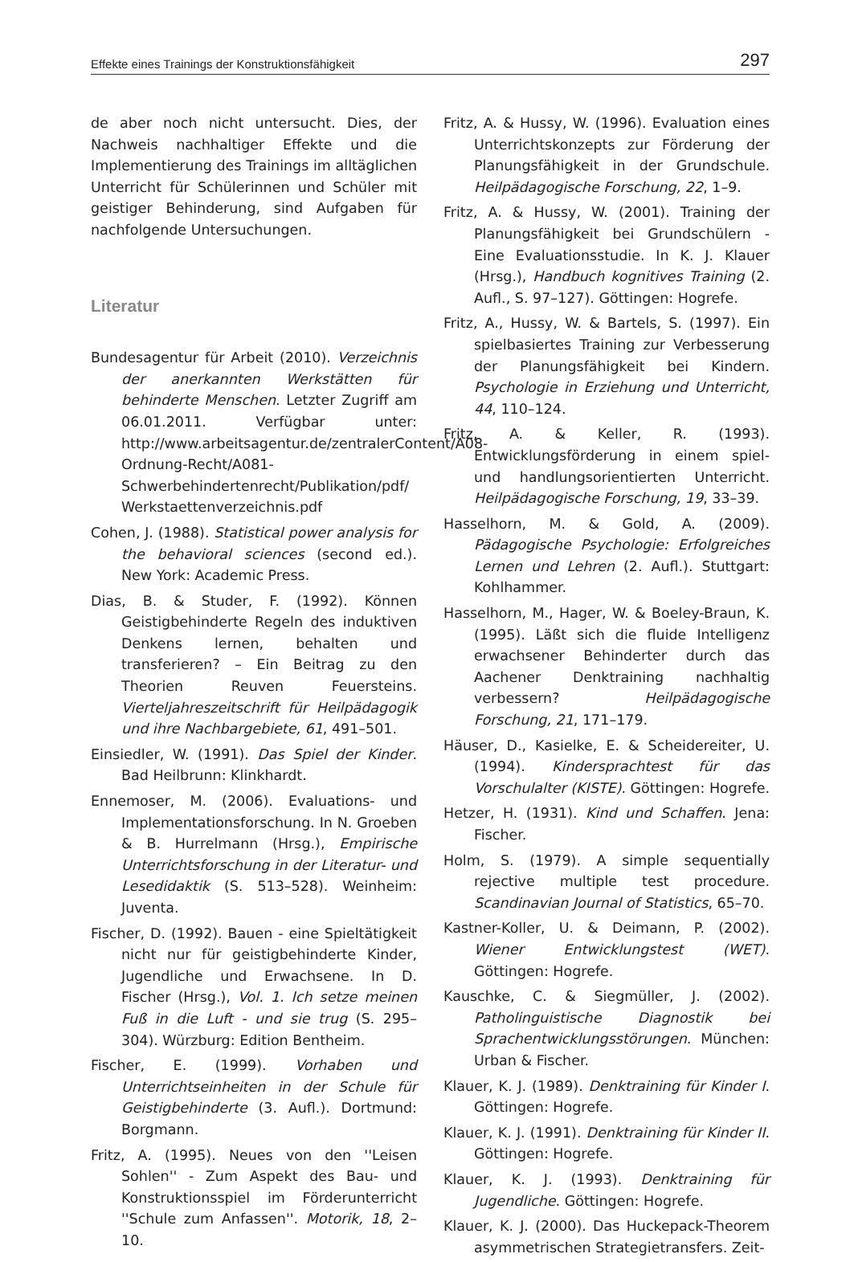Effekte eines Trainings der Konstruktionsfähigkeit 297
de aber noch nicht untersucht. Dies, der Nachweis nachhaltiger Effekte und die Implementierung des Trainings im alltäglichen Unterricht für Schülerinnen und Schüler mit geistiger Behinderung, sind Aufgaben für nachfolgende Untersuchungen.
Literatur
Bundesagentur für Arbeit (2010). Verzeichnis der anerkannten Werkstätten für behinderte Menschen. Letzter Zugriff am 06.01.2011. Verfügbar unter: http://www.arbeitsagentur.de/zentralerContent/A08-Ordnung-Recht/A081-Schwerbehindertenrecht/Publikation/pdf/ Werkstaettenverzeichnis.pdf
Cohen, J. (1988). Statistical power analysis for the behavioral sciences (second ed.). New York: Academic Press.
Dias, B. & Studer, F. (1992). Können Geistigbehinderte Regeln des induktiven Denkens lernen, behalten und transferieren? – Ein Beitrag zu den Theorien Reuven Feuersteins. Vierteljahreszeitschrift für Heilpädagogik und ihre Nachbargebiete, 61, 491–501.
Einsiedler, W. (1991). Das Spiel der Kinder. Bad Heilbrunn: Klinkhardt.
Ennemoser, M. (2006). Evaluations- und Implementationsforschung. In N. Groeben & B. Hurrelmann (Hrsg.), Empirische Unterrichtsforschung in der Literatur- und Lesedidaktik (S. 513–528). Weinheim: Juventa.
Fischer, D. (1992). Bauen - eine Spieltätigkeit nicht nur für geistigbehinderte Kinder, Jugendliche und Erwachsene. In D. Fischer (Hrsg.), Vol. 1. Ich setze meinen Fuß in die Luft - und sie trug (S. 295–304). Würzburg: Edition Bentheim.
Fischer, E. (1999). Vorhaben und Unterrichtseinheiten in der Schule für Geistigbehinderte (3. Aufl.). Dortmund: Borgmann.
Fritz, A. (1995). Neues von den ''Leisen Sohlen'' - Zum Aspekt des Bau- und Konstruktionsspiel im Förderunterricht ''Schule zum Anfassen''. Motorik, 18, 2–10.
Fritz, A. & Hussy, W. (1996). Evaluation eines Unterrichtskonzepts zur Förderung der Planungsfähigkeit in der Grundschule. Heilpädagogische Forschung, 22, 1–9.
Fritz, A. & Hussy, W. (2001). Training der Planungsfähigkeit bei Grundschülern - Eine Evaluationsstudie. In K. J. Klauer (Hrsg.), Handbuch kognitives Training (2. Aufl., S. 97–127). Göttingen: Hogrefe.
Fritz, A., Hussy, W. & Bartels, S. (1997). Ein spielbasiertes Training zur Verbesserung der Planungsfähigkeit bei Kindern. Psychologie in Erziehung und Unterricht, 44, 110–124.
Fritz, A. & Keller, R. (1993). Entwicklungsförderung in einem spiel- und handlungsorientierten Unterricht. Heilpädagogische Forschung, 19, 33–39.
Hasselhorn, M. & Gold, A. (2009). Pädagogische Psychologie: Erfolgreiches Lernen und Lehren (2. Aufl.). Stuttgart: Kohlhammer.
Hasselhorn, M., Hager, W. & Boeley-Braun, K. (1995). Läßt sich die fluide Intelligenz erwachsener Behinderter durch das Aachener Denktraining nachhaltig verbessern? Heilpädagogische Forschung, 21, 171–179.
Häuser, D., Kasielke, E. & Scheidereiter, U. (1994). Kindersprachtest für das Vorschulalter (KISTE). Göttingen: Hogrefe.
Hetzer, H. (1931). Kind und Schaffen. Jena: Fischer.
Holm, S. (1979). A simple sequentially rejective multiple test procedure. Scandinavian Journal of Statistics, 65–70.
Kastner-Koller, U. & Deimann, P. (2002). Wiener Entwicklungstest (WET). Göttingen: Hogrefe.
Kauschke, C. & Siegmüller, J. (2002). Patholinguistische Diagnostik bei Sprachentwicklungsstörungen. München: Urban & Fischer.
Klauer, K. J. (1989). Denktraining für Kinder I. Göttingen: Hogrefe.
Klauer, K. J. (1991). Denktraining für Kinder II. Göttingen: Hogrefe.
Klauer, K. J. (1993). Denktraining für Jugendliche. Göttingen: Hogrefe.
Klauer, K. J. (2000). Das Huckepack-Theorem asymmetrischen Strategietransfers. Zeit-